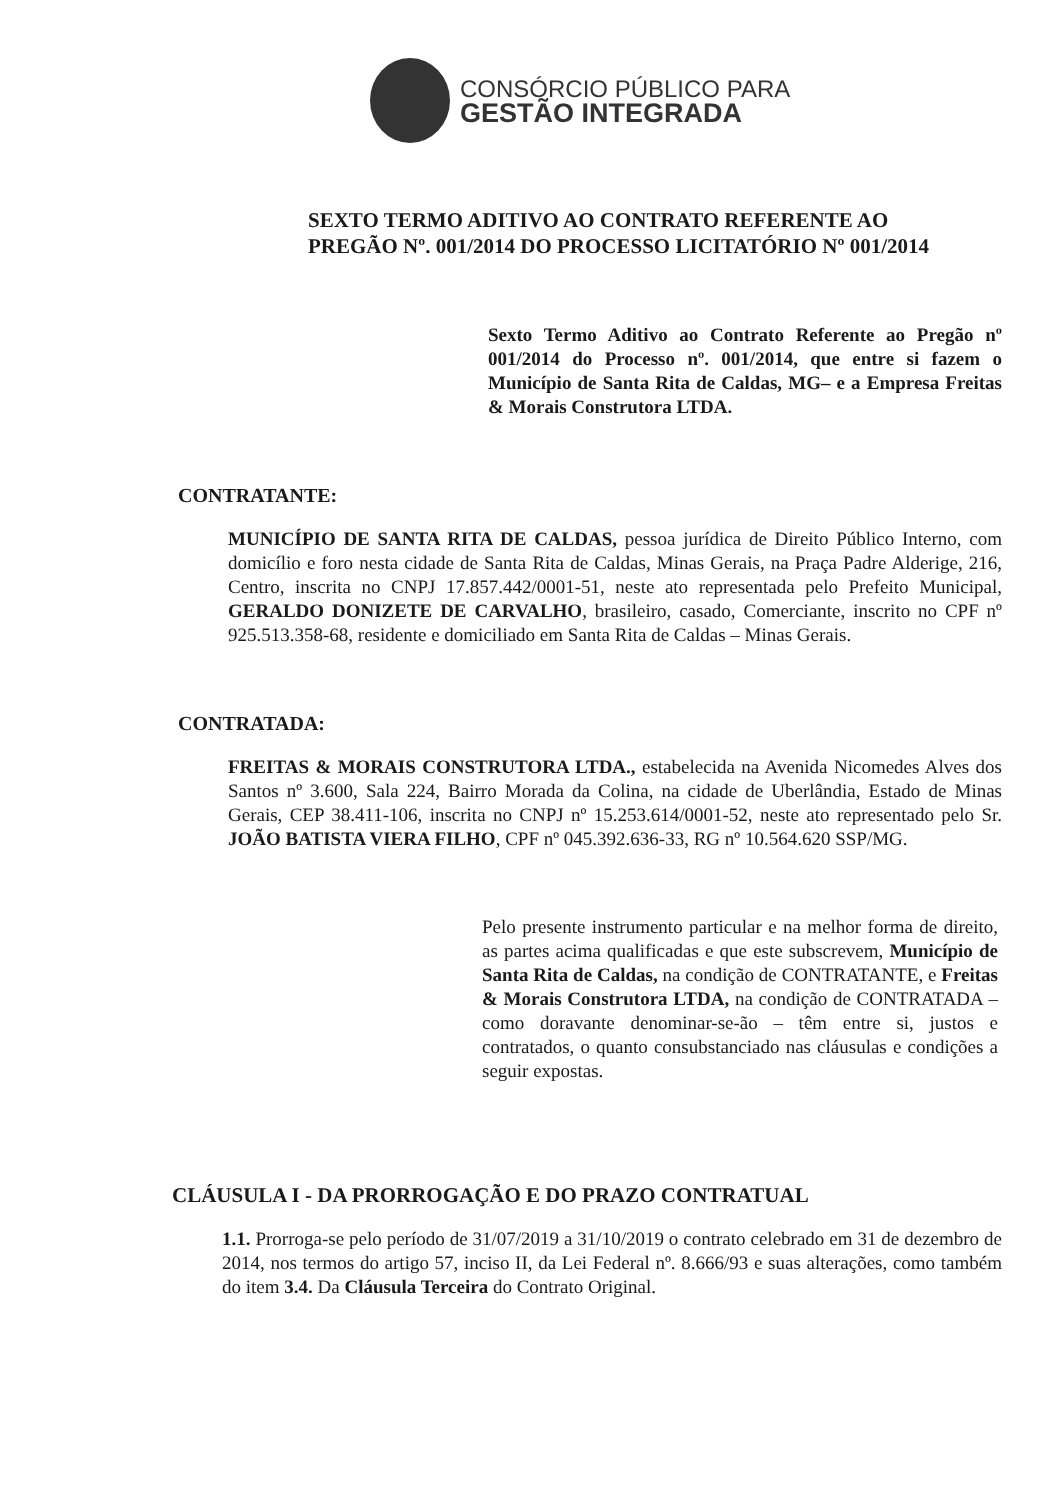CONSÓRCIO PÚBLICO PARA
GESTÃO INTEGRADA
SEXTO TERMO ADITIVO AO CONTRATO REFERENTE AO PREGÃO Nº. 001/2014 DO PROCESSO LICITATÓRIO Nº 001/2014
Sexto Termo Aditivo ao Contrato Referente ao Pregão nº 001/2014 do Processo nº. 001/2014, que entre si fazem o Município de Santa Rita de Caldas, MG– e a Empresa Freitas & Morais Construtora LTDA.
CONTRATANTE:
MUNICÍPIO DE SANTA RITA DE CALDAS, pessoa jurídica de Direito Público Interno, com domicílio e foro nesta cidade de Santa Rita de Caldas, Minas Gerais, na Praça Padre Alderige, 216, Centro, inscrita no CNPJ 17.857.442/0001-51, neste ato representada pelo Prefeito Municipal, GERALDO DONIZETE DE CARVALHO, brasileiro, casado, Comerciante, inscrito no CPF nº 925.513.358-68, residente e domiciliado em Santa Rita de Caldas – Minas Gerais.
CONTRATADA:
FREITAS & MORAIS CONSTRUTORA LTDA., estabelecida na Avenida Nicomedes Alves dos Santos nº 3.600, Sala 224, Bairro Morada da Colina, na cidade de Uberlândia, Estado de Minas Gerais, CEP 38.411-106, inscrita no CNPJ nº 15.253.614/0001-52, neste ato representado pelo Sr. JOÃO BATISTA VIERA FILHO, CPF nº 045.392.636-33, RG nº 10.564.620 SSP/MG.
Pelo presente instrumento particular e na melhor forma de direito, as partes acima qualificadas e que este subscrevem, Município de Santa Rita de Caldas, na condição de CONTRATANTE, e Freitas & Morais Construtora LTDA, na condição de CONTRATADA – como doravante denominar-se-ão – têm entre si, justos e contratados, o quanto consubstanciado nas cláusulas e condições a seguir expostas.
CLÁUSULA I - DA PRORROGAÇÃO E DO PRAZO CONTRATUAL
1.1. Prorroga-se pelo período de 31/07/2019 a 31/10/2019 o contrato celebrado em 31 de dezembro de 2014, nos termos do artigo 57, inciso II, da Lei Federal nº. 8.666/93 e suas alterações, como também do item 3.4. Da Cláusula Terceira do Contrato Original.